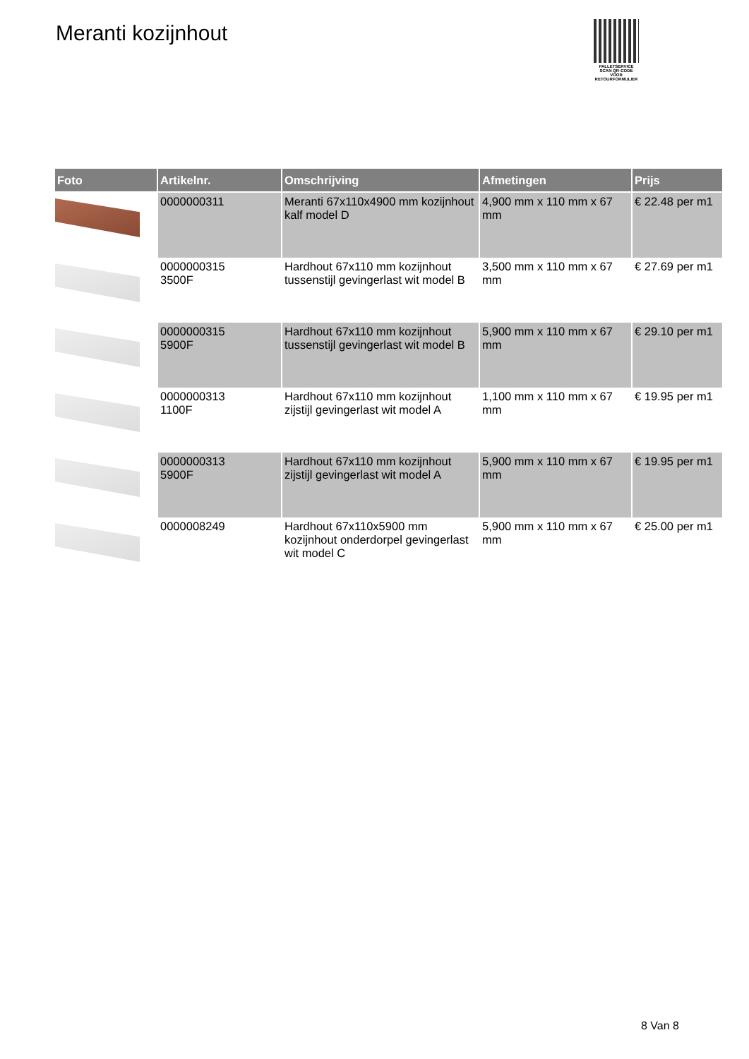Meranti kozijnhout
PALLETSERVICE
SCAN QR-CODE VOOR RETOURFORMULIER
| Foto | Artikelnr. | Omschrijving | Afmetingen | Prijs |
| --- | --- | --- | --- | --- |
| | 0000000311 | Meranti 67x110x4900 mm kozijnhout kalf model D | 4,900 mm x 110 mm x 67 mm | € 22.48 per m1 |
| | 0000000315 3500F | Hardhout 67x110 mm kozijnhout tussenstijl gevingerlast wit model B | 3,500 mm x 110 mm x 67 mm | € 27.69 per m1 |
| | 0000000315 5900F | Hardhout 67x110 mm kozijnhout tussenstijl gevingerlast wit model B | 5,900 mm x 110 mm x 67 mm | € 29.10 per m1 |
| | 0000000313 1100F | Hardhout 67x110 mm kozijnhout zijstijl gevingerlast wit model A | 1,100 mm x 110 mm x 67 mm | € 19.95 per m1 |
| | 0000000313 5900F | Hardhout 67x110 mm kozijnhout zijstijl gevingerlast wit model A | 5,900 mm x 110 mm x 67 mm | € 19.95 per m1 |
| | 0000008249 | Hardhout 67x110x5900 mm kozijnhout onderdorpel gevingerlast wit model C | 5,900 mm x 110 mm x 67 mm | € 25.00 per m1 |
8 Van 8